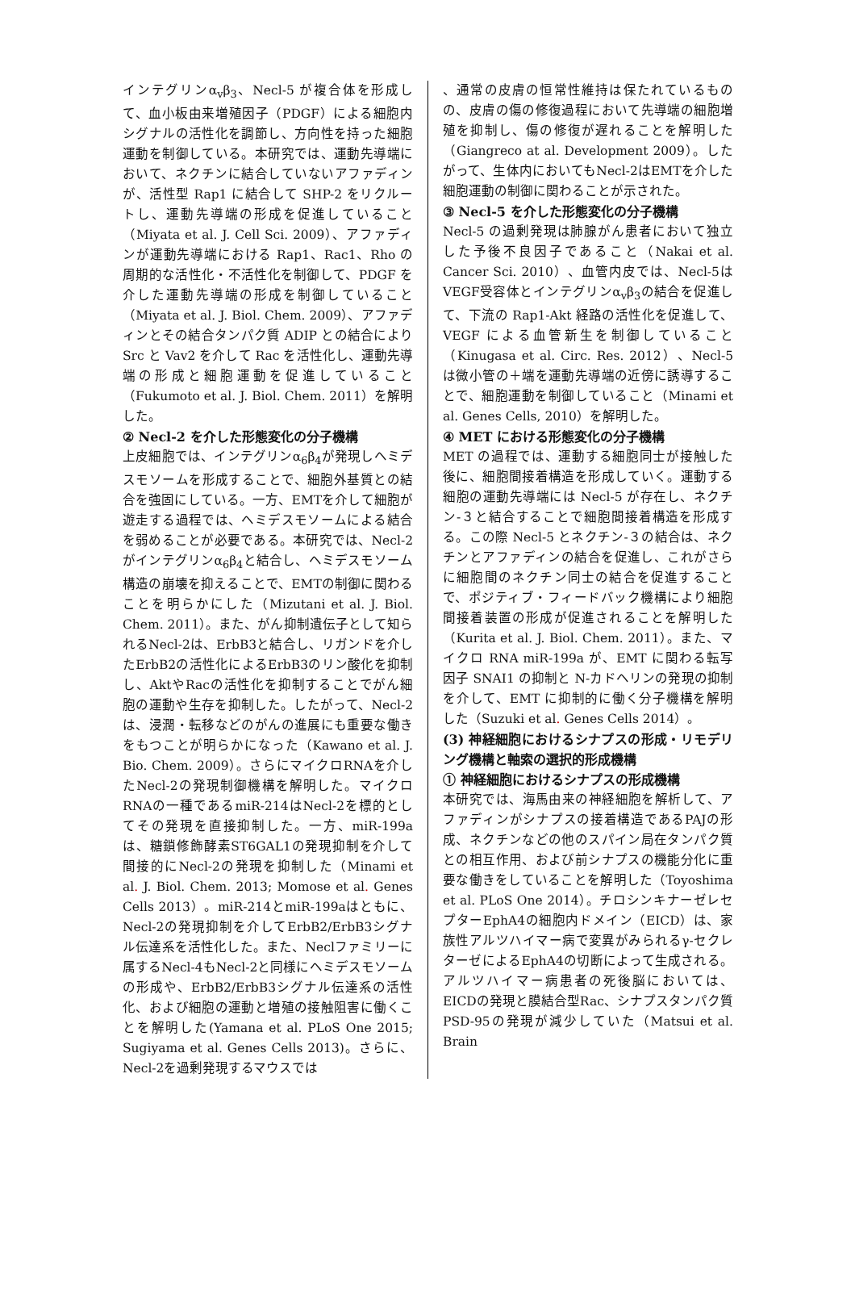インテグリンα<sub>v</sub>β<sub>3</sub>、Necl-5 が複合体を形成して、血小板由来増殖因子（PDGF）による細胞内シグナルの活性化を調節し、方向性を持った細胞運動を制御している。本研究では、運動先導端において、ネクチンに結合していないアファディンが、活性型 Rap1 に結合して SHP-2 をリクルートし、運動先導端の形成を促進していること（Miyata et al. J. Cell Sci. 2009）、アファディンが運動先導端における Rap1、Rac1、Rho の周期的な活性化・不活性化を制御して、PDGF を介した運動先導端の形成を制御していること（Miyata et al. J. Biol. Chem. 2009）、アファディンとその結合タンパク質 ADIP との結合により Src と Vav2 を介して Rac を活性化し、運動先導端の形成と細胞運動を促進していること（Fukumoto et al. J. Biol. Chem. 2011）を解明した。
② Necl-2 を介した形態変化の分子機構
上皮細胞では、インテグリンα<sub>6</sub>β<sub>4</sub>が発現しヘミデスモソームを形成することで、細胞外基質との結合を強固にしている。一方、EMTを介して細胞が遊走する過程では、ヘミデスモソームによる結合を弱めることが必要である。本研究では、Necl-2がインテグリンα<sub>6</sub>β<sub>4</sub>と結合し、ヘミデスモソーム構造の崩壊を抑えることで、EMTの制御に関わることを明らかにした（Mizutani et al. J. Biol. Chem. 2011）。また、がん抑制遺伝子として知られるNecl-2は、ErbB3と結合し、リガンドを介したErbB2の活性化によるErbB3のリン酸化を抑制し、AktやRacの活性化を抑制することでがん細胞の運動や生存を抑制した。したがって、Necl-2は、浸潤・転移などのがんの進展にも重要な働きをもつことが明らかになった（Kawano et al. J. Bio. Chem. 2009）。さらにマイクロRNAを介したNecl-2の発現制御機構を解明した。マイクロRNAの一種であるmiR-214はNecl-2を標的としてその発現を直接抑制した。一方、miR-199aは、糖鎖修飾酵素ST6GAL1の発現抑制を介して間接的にNecl-2の発現を抑制した（Minami et al. J. Biol. Chem. 2013; Momose et al. Genes Cells 2013）。miR-214とmiR-199aはともに、Necl-2の発現抑制を介してErbB2/ErbB3シグナル伝達系を活性化した。また、Neclファミリーに属するNecl-4もNecl-2と同様にヘミデスモソームの形成や、ErbB2/ErbB3シグナル伝達系の活性化、および細胞の運動と増殖の接触阻害に働くことを解明した(Yamana et al. PLoS One 2015; Sugiyama et al. Genes Cells 2013)。さらに、Necl-2を過剰発現するマウスでは
、通常の皮膚の恒常性維持は保たれているものの、皮膚の傷の修復過程において先導端の細胞増殖を抑制し、傷の修復が遅れることを解明した（Giangreco at al. Development 2009）。したがって、生体内においてもNecl-2はEMTを介した細胞運動の制御に関わることが示された。
③ Necl-5 を介した形態変化の分子機構
Necl-5 の過剰発現は肺腺がん患者において独立した予後不良因子であること（Nakai et al. Cancer Sci. 2010）、血管内皮では、Necl-5はVEGF受容体とインテグリンα<sub>v</sub>β<sub>3</sub>の結合を促進して、下流の Rap1-Akt 経路の活性化を促進して、VEGF による血管新生を制御していること（Kinugasa et al. Circ. Res. 2012）、Necl-5 は微小管の＋端を運動先導端の近傍に誘導することで、細胞運動を制御していること（Minami et al. Genes Cells, 2010）を解明した。
④ MET における形態変化の分子機構
MET の過程では、運動する細胞同士が接触した後に、細胞間接着構造を形成していく。運動する細胞の運動先導端には Necl-5 が存在し、ネクチン-３と結合することで細胞間接着構造を形成する。この際 Necl-5 とネクチン-３の結合は、ネクチンとアファディンの結合を促進し、これがさらに細胞間のネクチン同士の結合を促進することで、ポジティブ・フィードバック機構により細胞間接着装置の形成が促進されることを解明した（Kurita et al. J. Biol. Chem. 2011）。また、マイクロ RNA miR-199a が、EMT に関わる転写因子 SNAI1 の抑制と N-カドヘリンの発現の抑制を介して、EMT に抑制的に働く分子機構を解明した（Suzuki et al. Genes Cells 2014）。
(3) 神経細胞におけるシナプスの形成・リモデリング機構と軸索の選択的形成機構
① 神経細胞におけるシナプスの形成機構
本研究では、海馬由来の神経細胞を解析して、アファディンがシナプスの接着構造であるPAJの形成、ネクチンなどの他のスパイン局在タンパク質との相互作用、および前シナプスの機能分化に重要な働きをしていることを解明した（Toyoshima et al. PLoS One 2014）。チロシンキナーゼレセプターEphA4の細胞内ドメイン（EICD）は、家族性アルツハイマー病で変異がみられるγ-セクレターゼによるEphA4の切断によって生成される。アルツハイマー病患者の死後脳においては、EICDの発現と膜結合型Rac、シナプスタンパク質PSD-95の発現が減少していた（Matsui et al. Brain